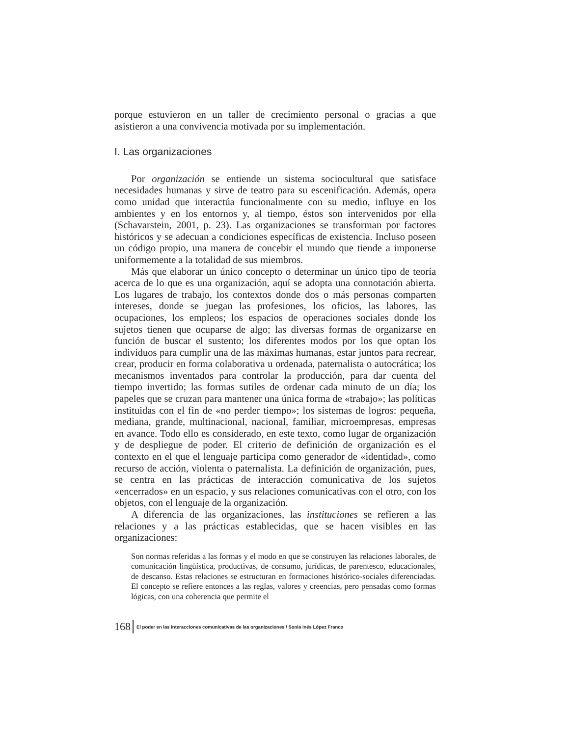porque estuvieron en un taller de crecimiento personal o gracias a que asistieron a una convivencia motivada por su implementación.
I. Las organizaciones
Por organización se entiende un sistema sociocultural que satisface necesidades humanas y sirve de teatro para su escenificación. Además, opera como unidad que interactúa funcionalmente con su medio, influye en los ambientes y en los entornos y, al tiempo, éstos son intervenidos por ella (Schavarstein, 2001, p. 23). Las organizaciones se transforman por factores históricos y se adecuan a condiciones específicas de existencia. Incluso poseen un código propio, una manera de concebir el mundo que tiende a imponerse uniformemente a la totalidad de sus miembros.
Más que elaborar un único concepto o determinar un único tipo de teoría acerca de lo que es una organización, aquí se adopta una connotación abierta. Los lugares de trabajo, los contextos donde dos o más personas comparten intereses, donde se juegan las profesiones, los oficios, las labores, las ocupaciones, los empleos; los espacios de operaciones sociales donde los sujetos tienen que ocuparse de algo; las diversas formas de organizarse en función de buscar el sustento; los diferentes modos por los que optan los individuos para cumplir una de las máximas humanas, estar juntos para recrear, crear, producir en forma colaborativa u ordenada, paternalista o autocrática; los mecanismos inventados para controlar la producción, para dar cuenta del tiempo invertido; las formas sutiles de ordenar cada minuto de un día; los papeles que se cruzan para mantener una única forma de «trabajo»; las políticas instituidas con el fin de «no perder tiempo»; los sistemas de logros: pequeña, mediana, grande, multinacional, nacional, familiar, microempresas, empresas en avance. Todo ello es considerado, en este texto, como lugar de organización y de despliegue de poder. El criterio de definición de organización es el contexto en el que el lenguaje participa como generador de «identidad», como recurso de acción, violenta o paternalista. La definición de organización, pues, se centra en las prácticas de interacción comunicativa de los sujetos «encerrados» en un espacio, y sus relaciones comunicativas con el otro, con los objetos, con el lenguaje de la organización.
A diferencia de las organizaciones, las instituciones se refieren a las relaciones y a las prácticas establecidas, que se hacen visibles en las organizaciones:
Son normas referidas a las formas y el modo en que se construyen las relaciones laborales, de comunicación lingüística, productivas, de consumo, jurídicas, de parentesco, educacionales, de descanso. Estas relaciones se estructuran en formaciones histórico-sociales diferenciadas. El concepto se refiere entonces a las reglas, valores y creencias, pero pensadas como formas lógicas, con una coherencia que permite el
168 El poder en las interacciones comunicativas de las organizaciones / Sonia Inés López Franco